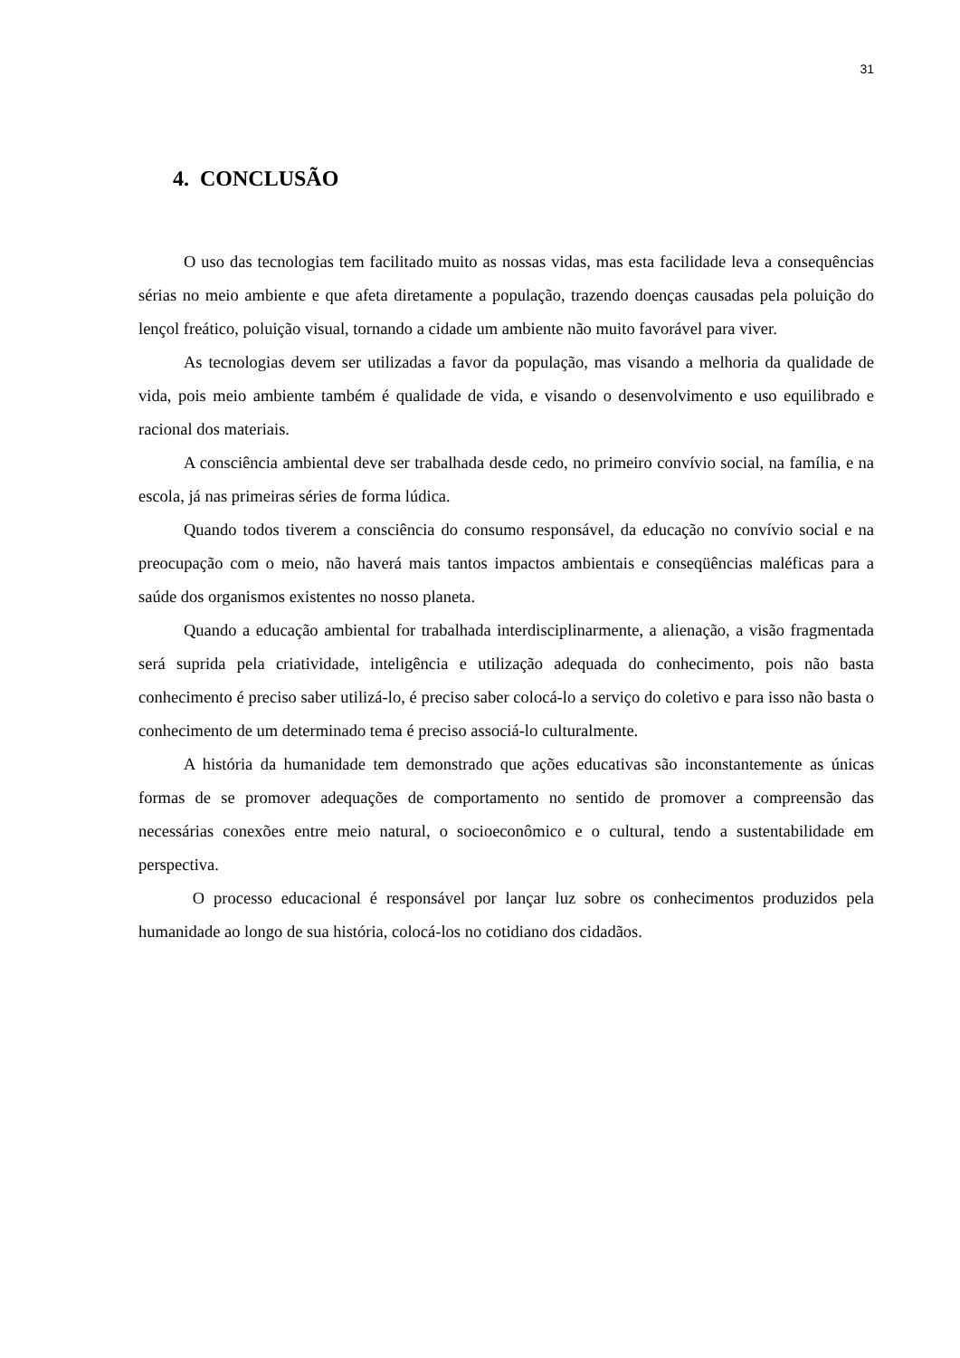31
4. CONCLUSÃO
O uso das tecnologias tem facilitado muito as nossas vidas, mas esta facilidade leva a consequências sérias no meio ambiente e que afeta diretamente a população, trazendo doenças causadas pela poluição do lençol freático, poluição visual, tornando a cidade um ambiente não muito favorável para viver.
As tecnologias devem ser utilizadas a favor da população, mas visando a melhoria da qualidade de vida, pois meio ambiente também é qualidade de vida, e visando o desenvolvimento e uso equilibrado e racional dos materiais.
A consciência ambiental deve ser trabalhada desde cedo, no primeiro convívio social, na família, e na escola, já nas primeiras séries de forma lúdica.
Quando todos tiverem a consciência do consumo responsável, da educação no convívio social e na preocupação com o meio, não haverá mais tantos impactos ambientais e conseqüências maléficas para a saúde dos organismos existentes no nosso planeta.
Quando a educação ambiental for trabalhada interdisciplinarmente, a alienação, a visão fragmentada será suprida pela criatividade, inteligência e utilização adequada do conhecimento, pois não basta conhecimento é preciso saber utilizá-lo, é preciso saber colocá-lo a serviço do coletivo e para isso não basta o conhecimento de um determinado tema é preciso associá-lo culturalmente.
A história da humanidade tem demonstrado que ações educativas são inconstantemente as únicas formas de se promover adequações de comportamento no sentido de promover a compreensão das necessárias conexões entre meio natural, o socioeconômico e o cultural, tendo a sustentabilidade em perspectiva.
O processo educacional é responsável por lançar luz sobre os conhecimentos produzidos pela humanidade ao longo de sua história, colocá-los no cotidiano dos cidadãos.